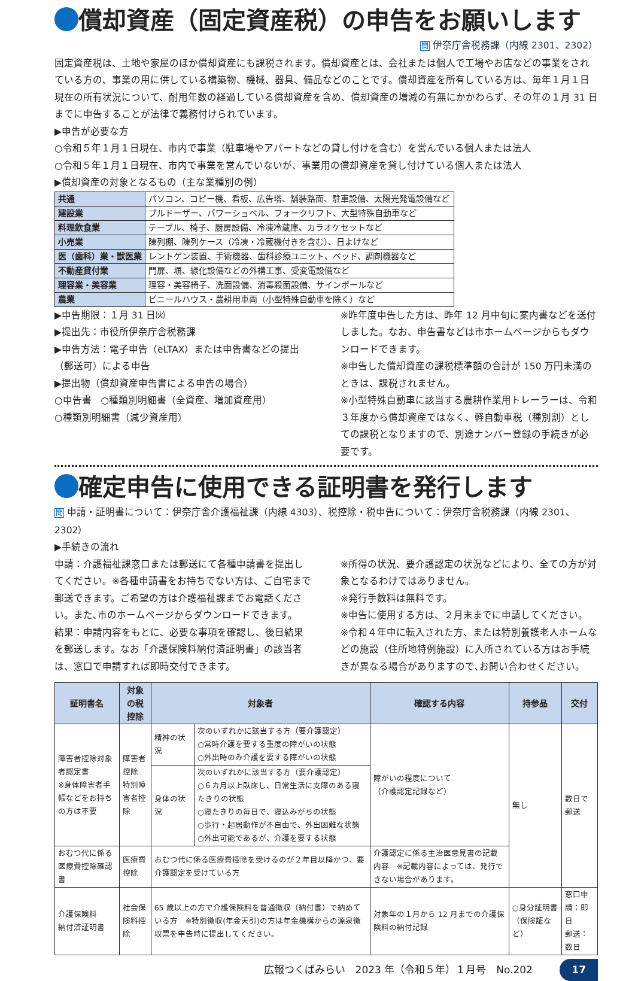償却資産（固定資産税）の申告をお願いします
問 伊奈庁舎税務課（内線 2301、2302）
固定資産税は、土地や家屋のほか償却資産にも課税されます。償却資産とは、会社または個人で工場やお店などの事業をされている方の、事業の用に供している構築物、機械、器具、備品などのことです。償却資産を所有している方は、毎年１月１日現在の所有状況について、耐用年数の経過している償却資産を含め、償却資産の増減の有無にかかわらず、その年の１月 31 日までに申告することが法律で義務付けられています。
▶申告が必要な方
○令和５年１月１日現在、市内で事業（駐車場やアパートなどの貸し付けを含む）を営んでいる個人または法人
○令和５年１月１日現在、市内で事業を営んでいないが、事業用の償却資産を貸し付けている個人または法人
▶償却資産の対象となるもの（主な業種別の例）
| 共通 | パソコン、コピー機、看板、広告塔、舗装路面、駐車設備、太陽光発電設備など |
| 建設業 | ブルドーザー、パワーショベル、フォークリフト、大型特殊自動車など |
| 料理飲食業 | テーブル、椅子、厨房設備、冷凍冷蔵庫、カラオケセットなど |
| 小売業 | 陳列棚、陳列ケース（冷凍・冷蔵機付きを含む）、日よけなど |
| 医（歯科）業・獣医業 | レントゲン装置、手術機器、歯科診療ユニット、ベッド、調剤機器など |
| 不動産貸付業 | 門扉、塀、緑化設備などの外構工事、受変電設備など |
| 理容業・美容業 | 理容・美容椅子、洗面設備、消毒殺菌設備、サインポールなど |
| 農業 | ビニールハウス・農耕用車両（小型特殊自動車を除く）など |
▶申告期限：１月 31 日㈫
▶提出先：市役所伊奈庁舎税務課
▶申告方法：電子申告（eLTAX）または申告書などの提出（郵送可）による申告
▶提出物（償却資産申告書による申告の場合）
○申告書　○種類別明細書（全資産、増加資産用）
○種類別明細書（減少資産用）
※昨年度申告した方は、昨年 12 月中旬に案内書などを送付しました。なお、申告書などは市ホームページからもダウンロードできます。
※申告した償却資産の課税標準額の合計が 150 万円未満のときは、課税されません。
※小型特殊自動車に該当する農耕作業用トレーラーは、令和３年度から償却資産ではなく、軽自動車税（種別割）としての課税となりますので、別途ナンバー登録の手続きが必要です。
確定申告に使用できる証明書を発行します
問 申請・証明書について：伊奈庁舎介護福祉課（内線 4303）、税控除・税申告について：伊奈庁舎税務課（内線 2301、2302）
▶手続きの流れ
申請：介護福祉課窓口または郵送にて各種申請書を提出してください。※各種申請書をお持ちでない方は、ご自宅まで郵送できます。ご希望の方は介護福祉課までお電話ください。また､市のホームページからダウンロードできます。
結果：申請内容をもとに、必要な事項を確認し、後日結果を郵送します。なお「介護保険料納付済証明書」の該当者は、窓口で申請すれば即時交付できます。
※所得の状況、要介護認定の状況などにより、全ての方が対象となるわけではありません。
※発行手数料は無料です。
※申告に使用する方は、２月末までに申請してください。
※令和４年中に転入された方、または特別養護老人ホームなどの施設（住所地特例施設）に入所されている方はお手続きが異なる場合がありますので､お問い合わせください。
| 証明書名 | 対象の税控除 | 対象者 | | 確認する内容 | 持参品 | 交付 |
| --- | --- | --- | --- | --- | --- | --- |
| 障害者控除対象者認定書 ※身体障害者手帳などをお持ちの方は不要 | 障害者控除 特別障害者控除 | 精神の状況 | 次のいずれかに該当する方（要介護認定） ○常時介護を要する重度の障がいの状態 ○外出時のみ介護を要する障がいの状態 | 障がいの程度について （介護認定記録など） | 無し | 数日で郵送 |
| | | 身体の状況 | 次のいずれかに該当する方（要介護認定） ○６カ月以上臥床し、日常生活に支障のある寝たきりの状態 ○寝たきりの毎日で、寝込みがちの状態 ○歩行・起居動作が不自由で、外出困難な状態 ○外出可能であるが、介護を要する状態 | | | |
| おむつ代に係る医療費控除確認書 | 医療費控除 | おむつ代に係る医療費控除を受けるのが２年目以降かつ、要介護認定を受けている方 | | 介護認定に係る主治医意見書の記載内容 ※記載内容によっては、発行できない場合があります。 | | |
| 介護保険料 納付済証明書 | 社会保険料控除 | 65 歳以上の方で介護保険料を普通徴収（納付書）で納めている方 ※特別徴収(年金天引)の方は年金機構からの源泉徴収票を申告時に提出してください。 | | 対象年の１月から 12 月までの介護保険料の納付記録 | ○身分証明書（保険証など） | 窓口申請：即日 郵送：数日 |
広報つくばみらい　2023 年（令和５年）１月号　No.202 17